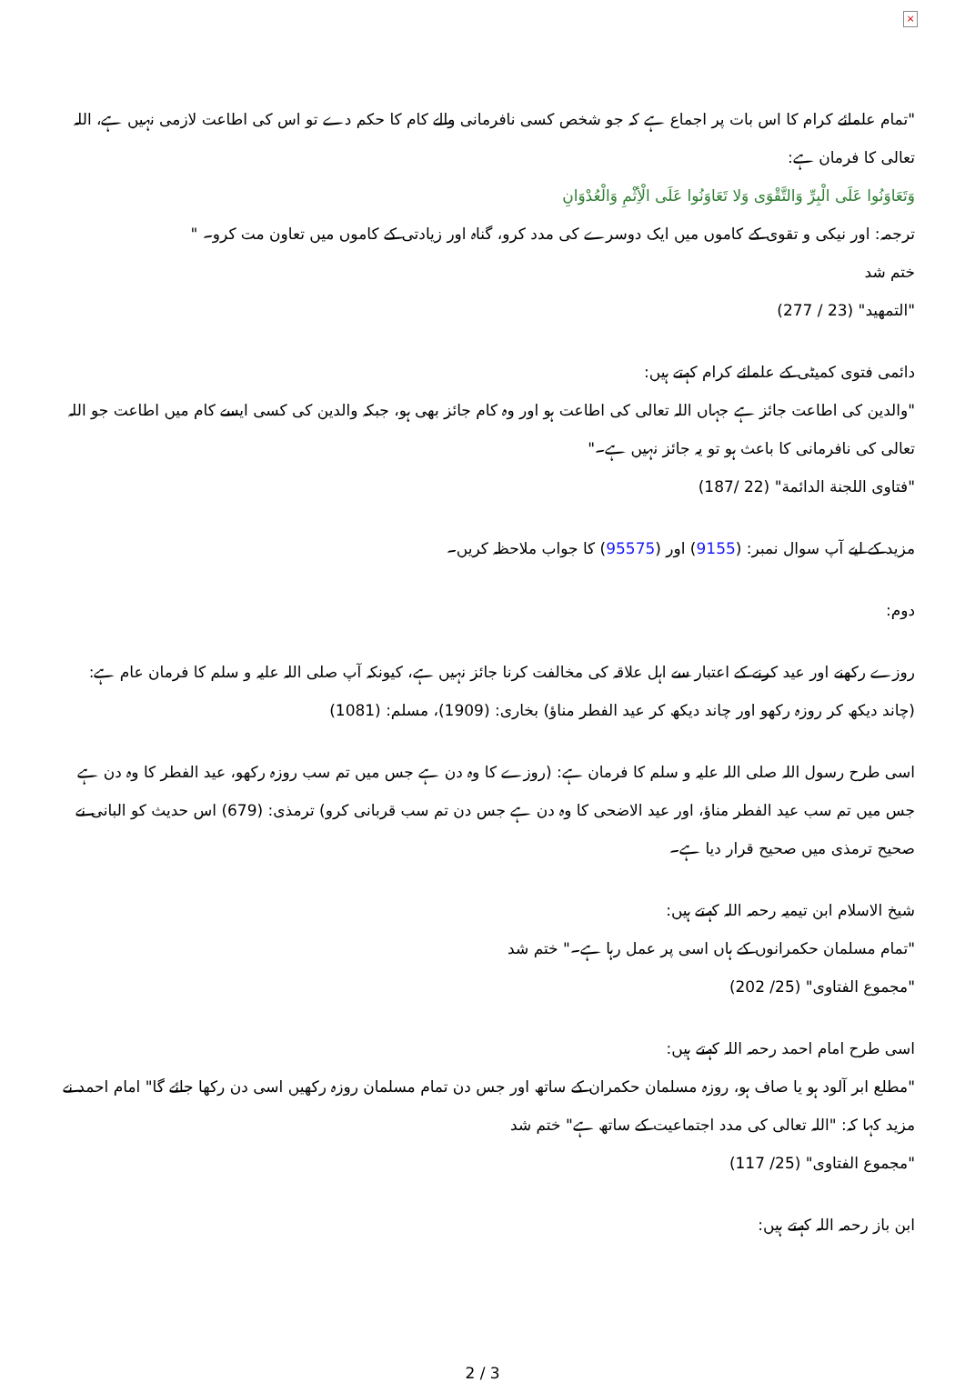×
"تمام علمائے کرام کا اس بات پر اجماع ہے کہ جو شخص کسی نافرمانی والے کام کا حکم دے تو اس کی اطاعت لازمی نہیں ہے، اللہ تعالی کا فرمان ہے:
وَتَعَاوَنُوا عَلَى الْبِرِّ وَالتَّقْوَى وَلا تَعَاوَنُوا عَلَى الْأِثْمِ وَالْعُدْوَانِ
ترجمہ: اور نیکی و تقوی کے کاموں میں ایک دوسرے کی مدد کرو، گناہ اور زیادتی کے کاموں میں تعاون مت کرو۔ "
ختم شد
"التمهيد" (23 / 277)
دائمی فتوی کمیٹی کے علمائے کرام کہتے ہیں:
"والدین کی اطاعت جائز ہے جہاں اللہ تعالی کی اطاعت ہو اور وہ کام جائز بھی ہو، جبکہ والدین کی کسی ایسے کام میں اطاعت جو اللہ تعالی کی نافرمانی کا باعث ہو تو یہ جائز نہیں ہے۔"
"فتاوى اللجنة الدائمة" (22 /187)
مزید کے لیے آپ سوال نمبر: (9155) اور (95575) کا جواب ملاحظہ کریں۔
دوم:
روزے رکھنے اور عید کرنے کے اعتبار سے اہل علاقہ کی مخالفت کرنا جائز نہیں ہے، کیونکہ آپ صلی اللہ علیہ و سلم کا فرمان عام ہے: (چاند دیکھ کر روزہ رکھو اور چاند دیکھ کر عید الفطر مناؤ) بخاری: (1909)، مسلم: (1081)
اسی طرح رسول اللہ صلی اللہ علیہ و سلم کا فرمان ہے: (روزے کا وہ دن ہے جس میں تم سب روزہ رکھو، عید الفطر کا وہ دن ہے جس میں تم سب عید الفطر مناؤ، اور عید الاضحی کا وہ دن ہے جس دن تم سب قربانی کرو) ترمذی: (679) اس حدیث کو البانی نے صحیح ترمذی میں صحیح قرار دیا ہے۔
شیخ الاسلام ابن تیمیہ رحمہ اللہ کہتے ہیں:
"تمام مسلمان حکمرانوں کے ہاں اسی پر عمل رہا ہے۔" ختم شد
"مجموع الفتاوى" (25/ 202)
اسی طرح امام احمد رحمہ اللہ کہتے ہیں:
"مطلع ابر آلود ہو یا صاف ہو، روزہ مسلمان حکمران کے ساتھ اور جس دن تمام مسلمان روزہ رکھیں اسی دن رکھا جائے گا" امام احمد نے مزید کہا کہ: "اللہ تعالی کی مدد اجتماعیت کے ساتھ ہے" ختم شد
"مجموع الفتاوى" (25/ 117)
ابن باز رحمہ اللہ کہتے ہیں:
2 / 3